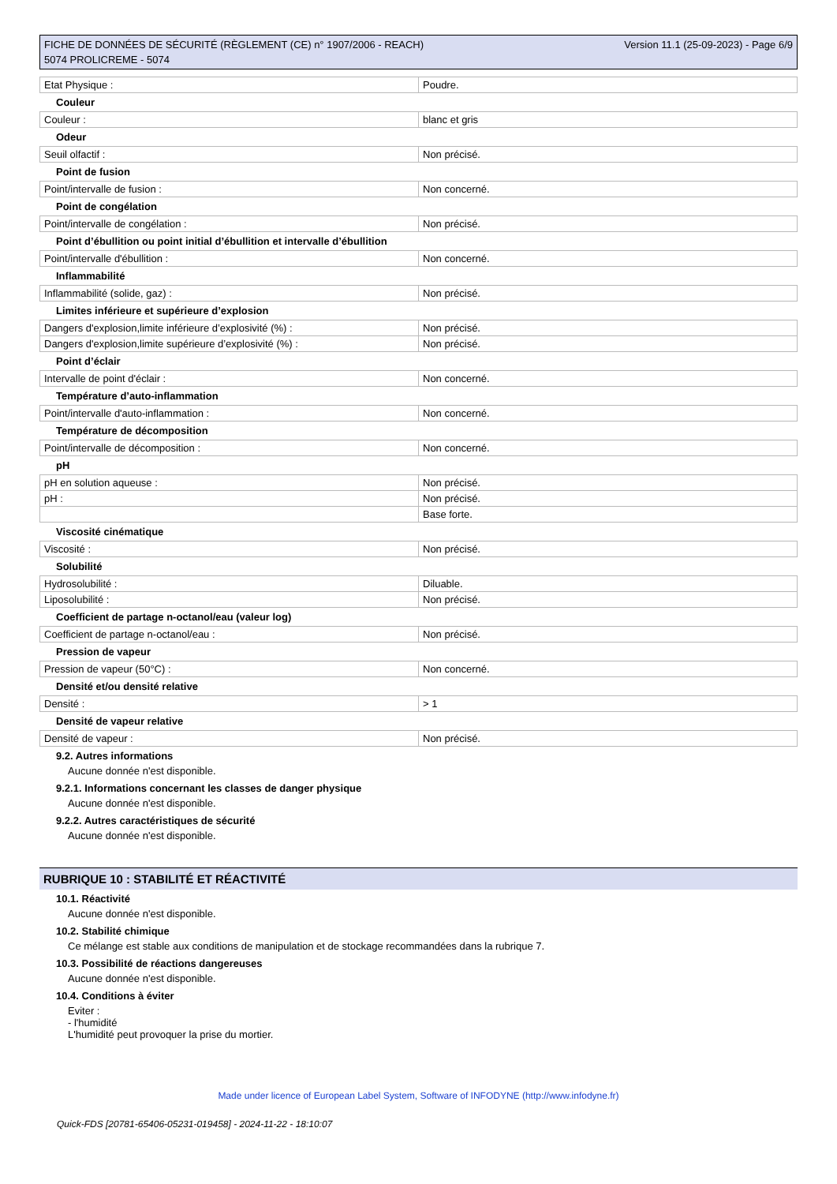FICHE DE DONNÉES DE SÉCURITÉ (RÈGLEMENT (CE) n° 1907/2006 - REACH)
5074 PROLICREME - 5074
Version 11.1 (25-09-2023) - Page 6/9
| Etat Physique : | Poudre. |
Couleur
| Couleur : | blanc et gris |
Odeur
| Seuil olfactif : | Non précisé. |
Point de fusion
| Point/intervalle de fusion : | Non concerné. |
Point de congélation
| Point/intervalle de congélation : | Non précisé. |
Point d’ébullition ou point initial d’ébullition et intervalle d’ébullition
| Point/intervalle d'ébullition : | Non concerné. |
Inflammabilité
| Inflammabilité (solide, gaz) : | Non précisé. |
Limites inférieure et supérieure d’explosion
| Dangers d'explosion,limite inférieure d’explosivité (%) : | Non précisé. |
| Dangers d'explosion,limite supérieure d’explosivité (%) : | Non précisé. |
Point d’éclair
| Intervalle de point d'éclair : | Non concerné. |
Température d’auto-inflammation
| Point/intervalle d'auto-inflammation : | Non concerné. |
Température de décomposition
| Point/intervalle de décomposition : | Non concerné. |
pH
| pH en solution aqueuse : | Non précisé. |
| pH : | Non précisé. |
| | Base forte. |
Viscosité cinématique
| Viscosité : | Non précisé. |
Solubilité
| Hydrosolubilité : | Diluable. |
| Liposolubilité : | Non précisé. |
Coefficient de partage n-octanol/eau (valeur log)
| Coefficient de partage n-octanol/eau : | Non précisé. |
Pression de vapeur
| Pression de vapeur (50°C) : | Non concerné. |
Densité et/ou densité relative
| Densité : | > 1 |
Densité de vapeur relative
| Densité de vapeur : | Non précisé. |
9.2. Autres informations
Aucune donnée n'est disponible.
9.2.1. Informations concernant les classes de danger physique
Aucune donnée n'est disponible.
9.2.2. Autres caractéristiques de sécurité
Aucune donnée n'est disponible.
RUBRIQUE 10 : STABILITÉ ET RÉACTIVITÉ
10.1. Réactivité
Aucune donnée n'est disponible.
10.2. Stabilité chimique
Ce mélange est stable aux conditions de manipulation et de stockage recommandées dans la rubrique 7.
10.3. Possibilité de réactions dangereuses
Aucune donnée n'est disponible.
10.4. Conditions à éviter
Eviter :
- l'humidité
L'humidité peut provoquer la prise du mortier.
Made under licence of European Label System, Software of INFODYNE (http://www.infodyne.fr)
Quick-FDS [20781-65406-05231-019458] - 2024-11-22 - 18:10:07